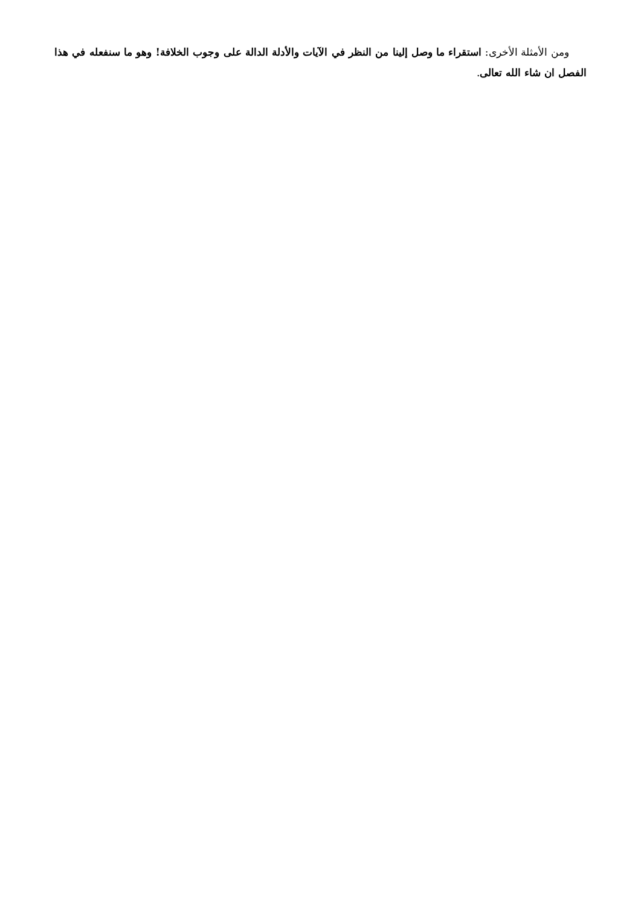ومن الأمثلة الأخرى: استقراء ما وصل إلينا من النظر في الآيات والأدلة الدالة على وجوب الخلافة! وهو ما سنفعله في هذا الفصل ان شاء الله تعالى.